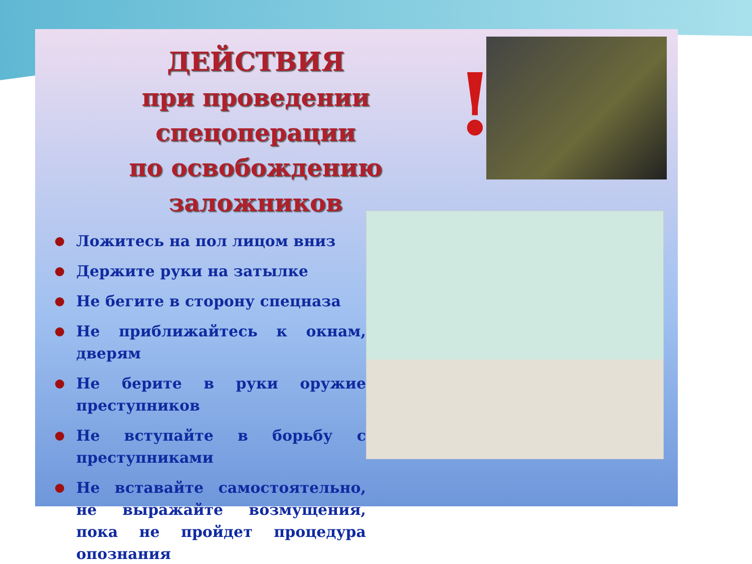ДЕЙСТВИЯ
при проведении спецоперации
по освобождению заложников
!
Ложитесь на пол лицом вниз
Держите руки на затылке
Не бегите в сторону спецназа
Не приближайтесь к окнам, дверям
Не берите в руки оружие преступников
Не вступайте в борьбу с преступниками
Не вставайте самостоятельно, не выражайте возмущения, пока не пройдет процедура опознания